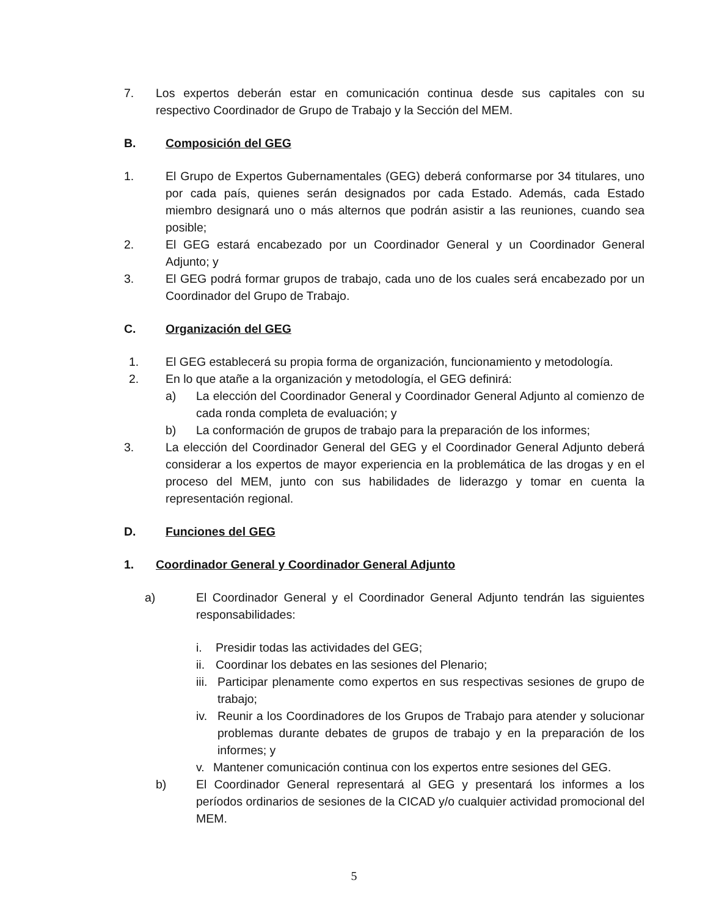7. Los expertos deberán estar en comunicación continua desde sus capitales con su respectivo Coordinador de Grupo de Trabajo y la Sección del MEM.
B. Composición del GEG
1. El Grupo de Expertos Gubernamentales (GEG) deberá conformarse por 34 titulares, uno por cada país, quienes serán designados por cada Estado. Además, cada Estado miembro designará uno o más alternos que podrán asistir a las reuniones, cuando sea posible;
2. El GEG estará encabezado por un Coordinador General y un Coordinador General Adjunto; y
3. El GEG podrá formar grupos de trabajo, cada uno de los cuales será encabezado por un Coordinador del Grupo de Trabajo.
C. Organización del GEG
1. El GEG establecerá su propia forma de organización, funcionamiento y metodología.
2. En lo que atañe a la organización y metodología, el GEG definirá:
a) La elección del Coordinador General y Coordinador General Adjunto al comienzo de cada ronda completa de evaluación; y
b) La conformación de grupos de trabajo para la preparación de los informes;
3. La elección del Coordinador General del GEG y el Coordinador General Adjunto deberá considerar a los expertos de mayor experiencia en la problemática de las drogas y en el proceso del MEM, junto con sus habilidades de liderazgo y tomar en cuenta la representación regional.
D. Funciones del GEG
1. Coordinador General y Coordinador General Adjunto
a) El Coordinador General y el Coordinador General Adjunto tendrán las siguientes responsabilidades:
i. Presidir todas las actividades del GEG;
ii. Coordinar los debates en las sesiones del Plenario;
iii. Participar plenamente como expertos en sus respectivas sesiones de grupo de trabajo;
iv. Reunir a los Coordinadores de los Grupos de Trabajo para atender y solucionar problemas durante debates de grupos de trabajo y en la preparación de los informes; y
v. Mantener comunicación continua con los expertos entre sesiones del GEG.
b) El Coordinador General representará al GEG y presentará los informes a los períodos ordinarios de sesiones de la CICAD y/o cualquier actividad promocional del MEM.
5